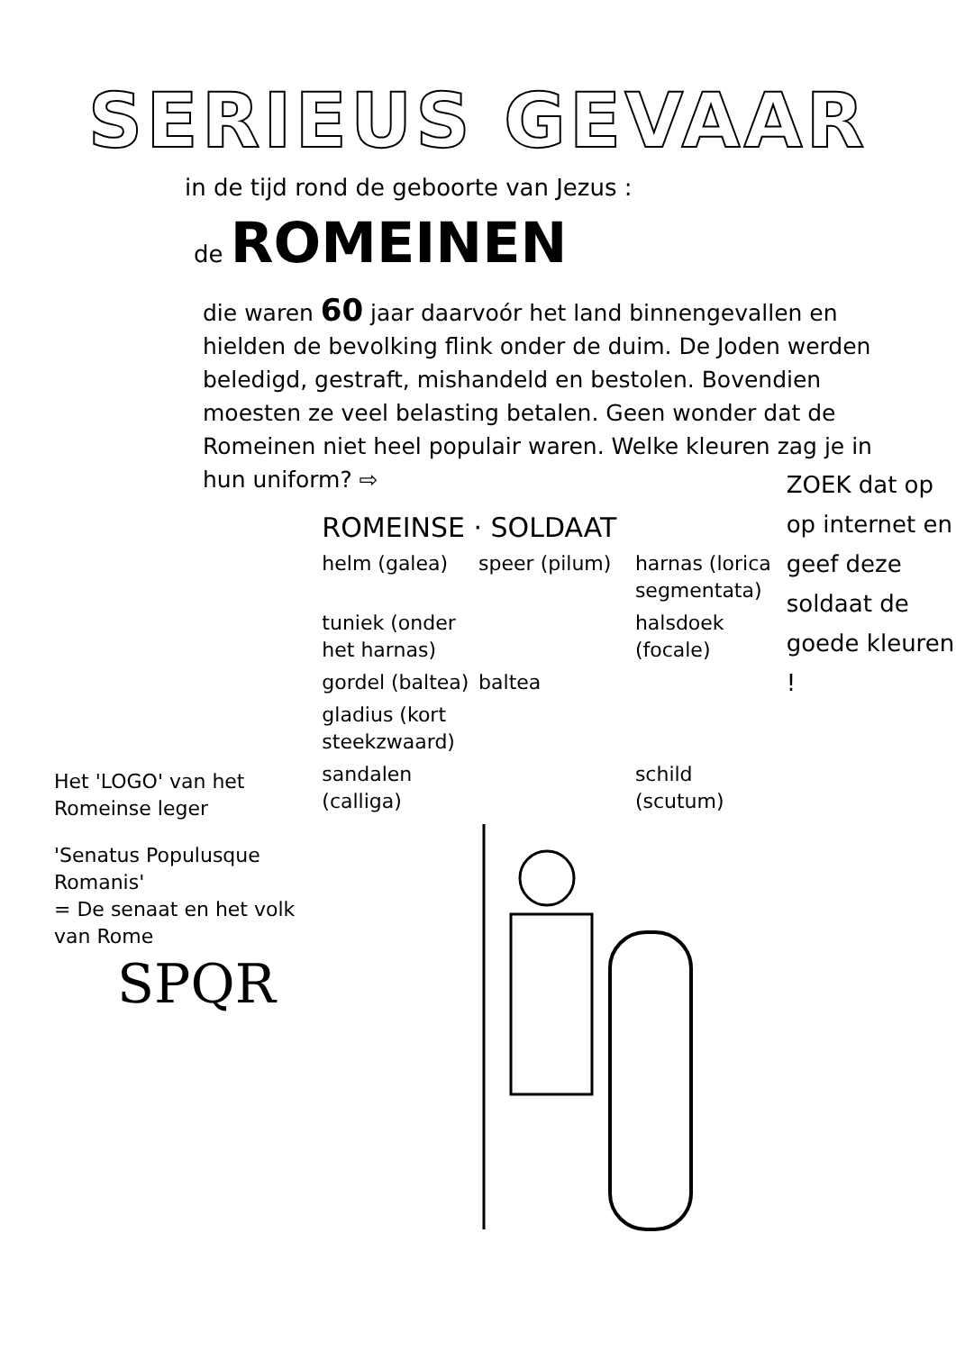SERIEUS GEVAAR
in de tijd rond de geboorte van Jezus :
de ROMEINEN
die waren 60 jaar daarvoór het land binnengevallen en hielden de bevolking flink onder de duim. De Joden werden beledigd, gestraft, mishandeld en bestolen. Bovendien moesten ze veel belasting betalen. Geen wonder dat de Romeinen niet heel populair waren. Welke kleuren zag je in hun uniform? ⇨
Het 'LOGO' van het Romeinse leger
'Senatus Populusque Romanis'
= De senaat en het volk van Rome
SPQR
ROMEINSE · SOLDAAT
helm (galea)
speer (pilum)
harnas (lorica segmentata)
tuniek (onder het harnas)
halsdoek (focale)
gordel (baltea)
baltea
gladius (kort steekzwaard)
sandalen (calliga)
schild (scutum)
ZOEK dat op op internet en geef deze soldaat de goede kleuren !